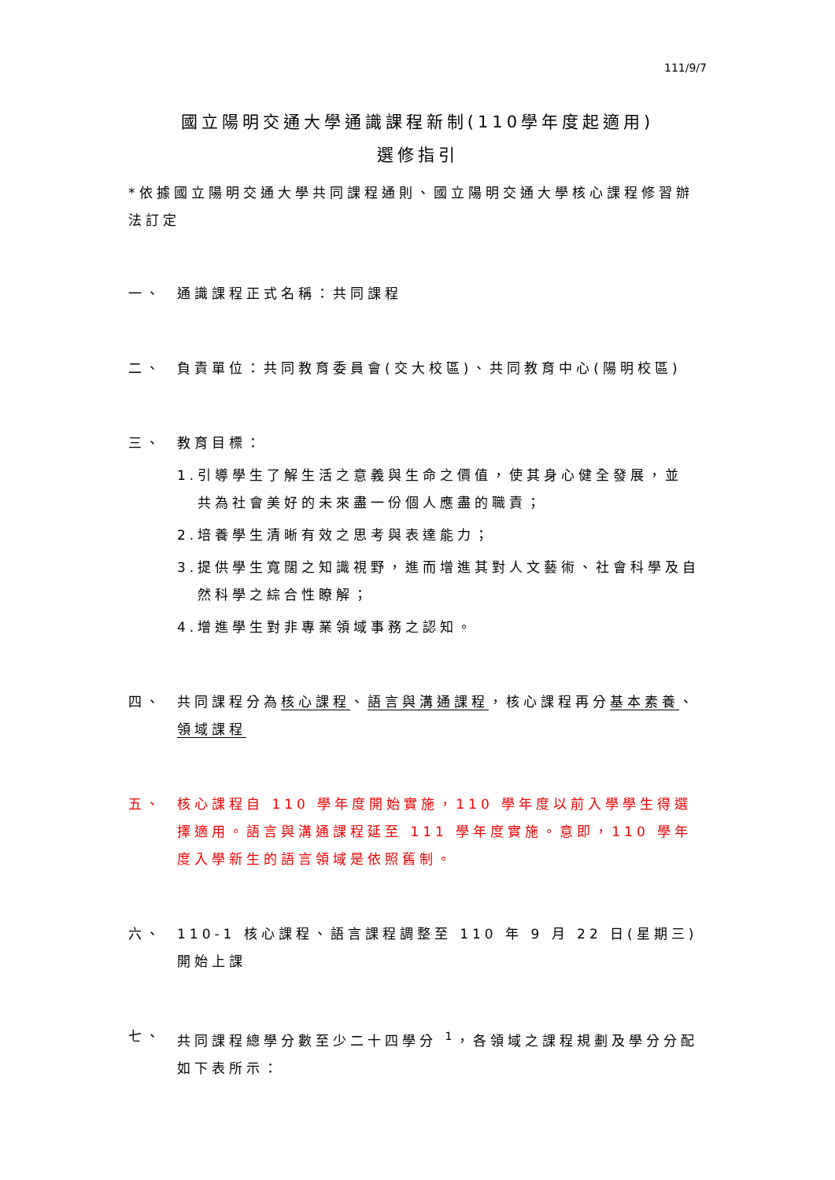111/9/7
國立陽明交通大學通識課程新制(110學年度起適用)
選修指引
*依據國立陽明交通大學共同課程通則、國立陽明交通大學核心課程修習辦法訂定
一、 通識課程正式名稱：共同課程
二、 負責單位：共同教育委員會(交大校區)、共同教育中心(陽明校區)
三、 教育目標：
1.
引導學生了解生活之意義與生命之價值，使其身心健全發展，並共為社會美好的未來盡一份個人應盡的職責；
2.
培養學生清晰有效之思考與表達能力；
3.
提供學生寬闊之知識視野，進而增進其對人文藝術、社會科學及自然科學之綜合性瞭解；
4.
增進學生對非專業領域事務之認知。
四、 共同課程分為核心課程、語言與溝通課程，核心課程再分基本素養、領域課程
五、 核心課程自 110 學年度開始實施，110 學年度以前入學學生得選擇適用。語言與溝通課程延至 111 學年度實施。意即，110 學年度入學新生的語言領域是依照舊制。
六、 110-1 核心課程、語言課程調整至 110 年 9 月 22 日(星期三)開始上課
七、 共同課程總學分數至少二十四學分 <sup>1</sup>，各領域之課程規劃及學分分配如下表所示：